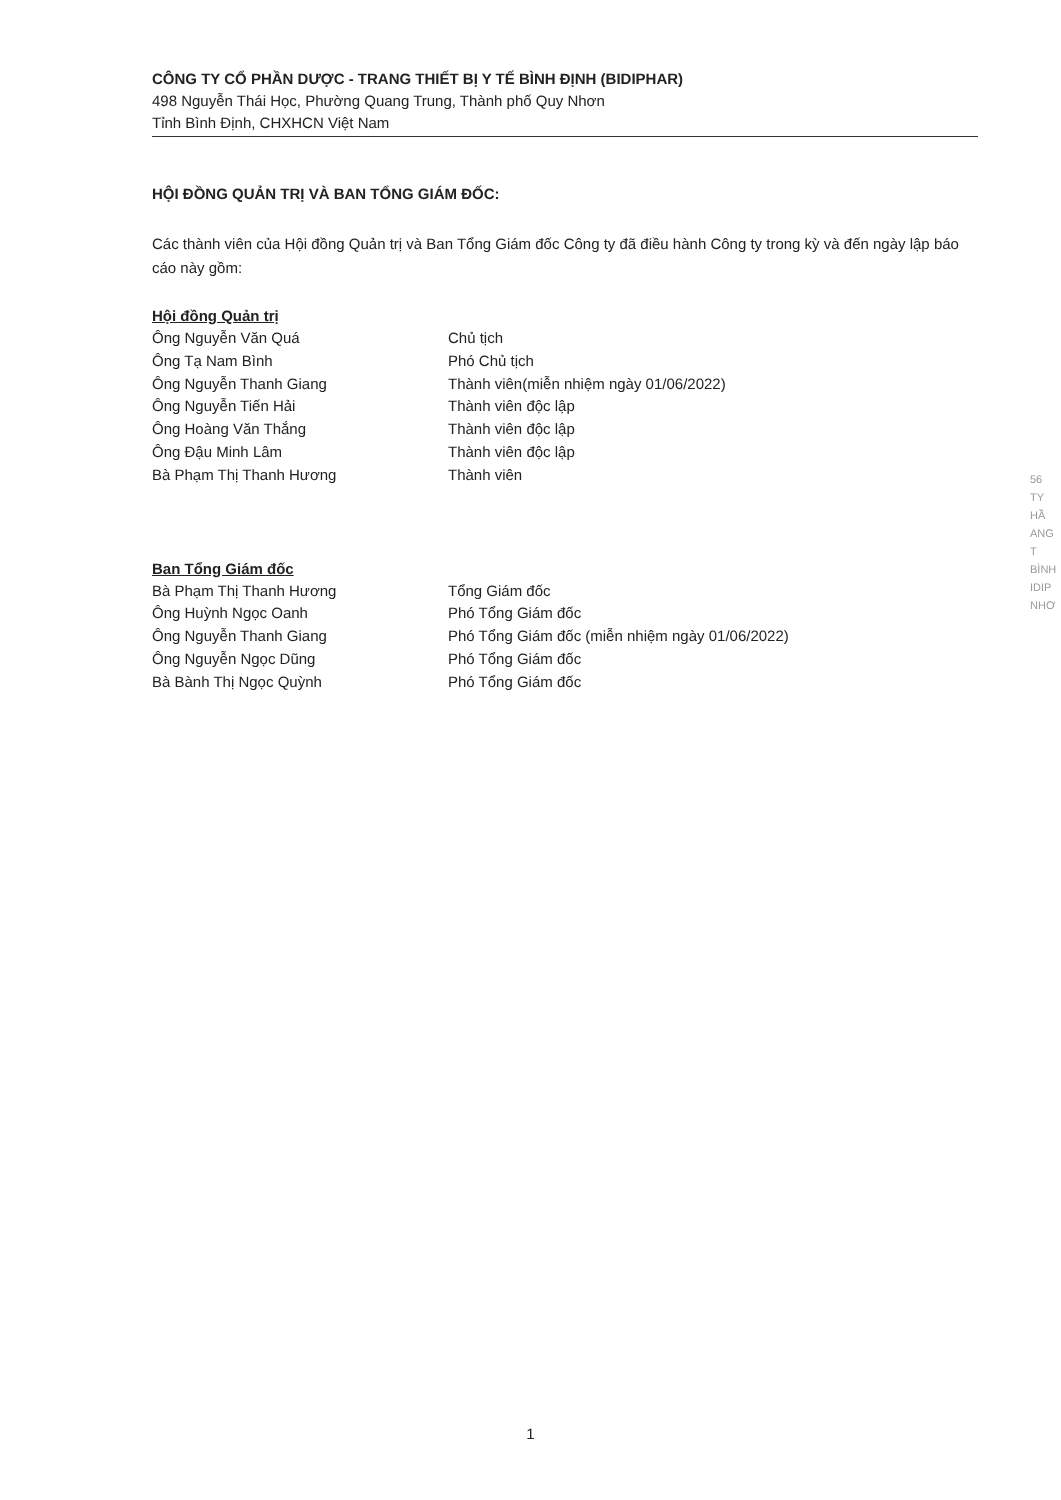CÔNG TY CỔ PHẦN DƯỢC - TRANG THIẾT BỊ Y TẾ BÌNH ĐỊNH (BIDIPHAR)
498 Nguyễn Thái Học, Phường Quang Trung, Thành phố Quy Nhơn
Tỉnh Bình Định, CHXHCN Việt Nam
HỘI ĐỒNG QUẢN TRỊ VÀ BAN TỔNG GIÁM ĐỐC:
Các thành viên của Hội đồng Quản trị và Ban Tổng Giám đốc Công ty đã điều hành Công ty trong kỳ và đến ngày lập báo cáo này gồm:
Hội đồng Quản trị
Ông Nguyễn Văn Quá Chủ tịch
Ông Tạ Nam Bình Phó Chủ tịch
Ông Nguyễn Thanh Giang Thành viên(miễn nhiệm ngày 01/06/2022)
Ông Nguyễn Tiến Hải Thành viên độc lập
Ông Hoàng Văn Thắng Thành viên độc lập
Ông Đậu Minh Lâm Thành viên độc lập
Bà Phạm Thị Thanh Hương Thành viên
Ban Tổng Giám đốc
Bà Phạm Thị Thanh Hương Tổng Giám đốc
Ông Huỳnh Ngọc Oanh Phó Tổng Giám đốc
Ông Nguyễn Thanh Giang Phó Tổng Giám đốc (miễn nhiệm ngày 01/06/2022)
Ông Nguyễn Ngọc Dũng Phó Tổng Giám đốc
Bà Bành Thị Ngọc Quỳnh Phó Tổng Giám đốc
56
TY
HẦ
ANG T
BÌNH
IDIP
NHƠ
1